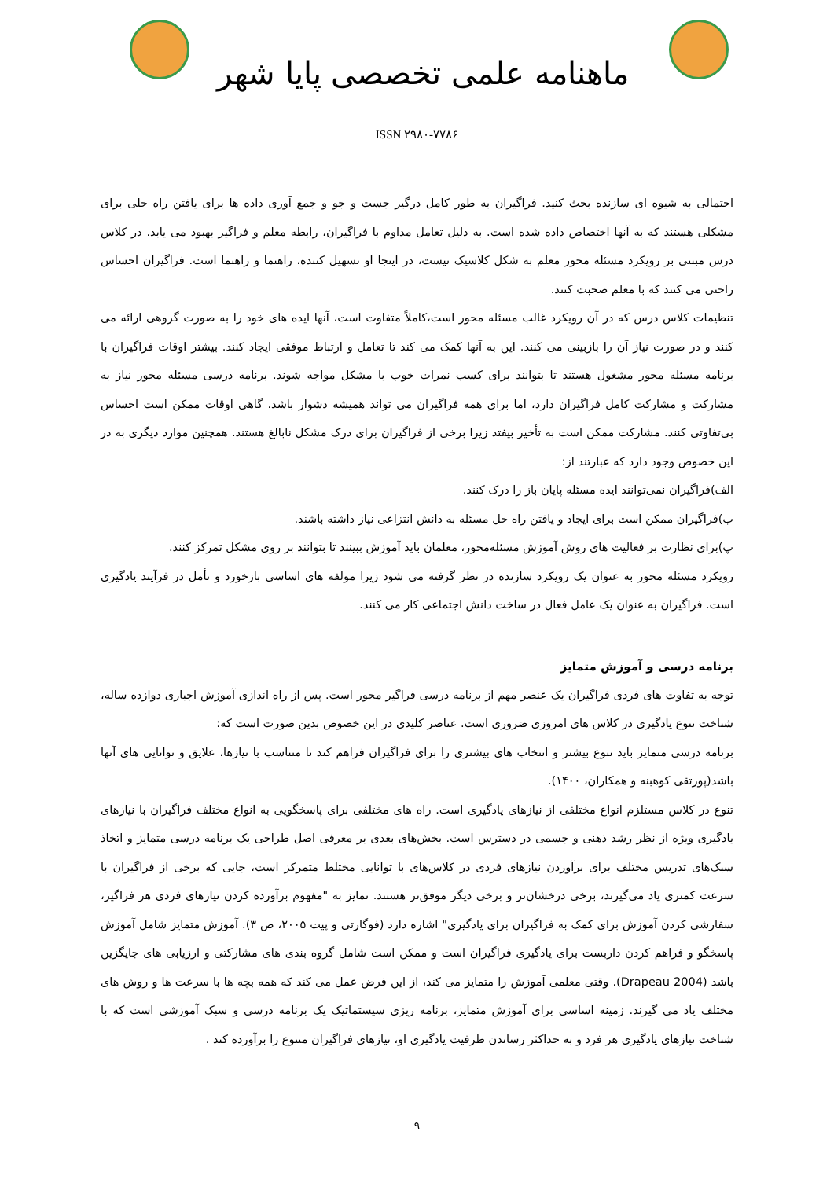ماهنامه علمی تخصصی پایا شهر
ISSN ۲۹۸۰-۷۷۸۶
احتمالی به شیوه ای سازنده بحث کنید. فراگیران به طور کامل درگیر جست و جو و جمع آوری داده ها برای یافتن راه حلی برای مشکلی هستند که به آنها اختصاص داده شده است. به دلیل تعامل مداوم با فراگیران، رابطه معلم و فراگیر بهبود می یابد. در کلاس درس مبتنی بر رویکرد مسئله محور معلم به شکل کلاسیک نیست، در اینجا او تسهیل کننده، راهنما و راهنما است. فراگیران احساس راحتی می کنند که با معلم صحبت کنند.
تنظیمات کلاس درس که در آن رویکرد غالب مسئله محور است،کاملاً متفاوت است، آنها ایده های خود را به صورت گروهی ارائه می کنند و در صورت نیاز آن را بازبینی می کنند. این به آنها کمک می کند تا تعامل و ارتباط موفقی ایجاد کنند. بیشتر اوقات فراگیران با برنامه مسئله محور مشغول هستند تا بتوانند برای کسب نمرات خوب با مشکل مواجه شوند. برنامه درسی مسئله محور نیاز به مشارکت و مشارکت کامل فراگیران دارد، اما برای همه فراگیران می تواند همیشه دشوار باشد. گاهی اوقات ممکن است احساس بی‌تفاوتی کنند. مشارکت ممکن است به تأخیر بیفتد زیرا برخی از فراگیران برای درک مشکل نابالغ هستند. همچنین موارد دیگری به در این خصوص وجود دارد که عبارتند از:
الف)فراگیران نمی‌توانند ایده مسئله پایان باز را درک کنند.
ب)فراگیران ممکن است برای ایجاد و یافتن راه حل مسئله به دانش انتزاعی نیاز داشته باشند.
پ)برای نظارت بر فعالیت های روش آموزش مسئله‌محور، معلمان باید آموزش ببینند تا بتوانند بر روی مشکل تمرکز کنند.
رویکرد مسئله محور به عنوان یک رویکرد سازنده در نظر گرفته می شود زیرا مولفه های اساسی بازخورد و تأمل در فرآیند یادگیری است. فراگیران به عنوان یک عامل فعال در ساخت دانش اجتماعی کار می کنند.
برنامه درسی و آموزش متمایز
توجه به تفاوت های فردی فراگیران یک عنصر مهم از برنامه درسی فراگیر محور است. پس از راه اندازی آموزش اجباری دوازده ساله، شناخت تنوع یادگیری در کلاس های امروزی ضروری است. عناصر کلیدی در این خصوص بدین صورت است که:
برنامه درسی متمایز باید تنوع بیشتر و انتخاب های بیشتری را برای فراگیران فراهم کند تا متناسب با نیازها، علایق و توانایی های آنها باشد(پورتقی کوهبنه و همکاران، ۱۴۰۰).
تنوع در کلاس مستلزم انواع مختلفی از نیازهای یادگیری است. راه های مختلفی برای پاسخگویی به انواع مختلف فراگیران با نیازهای یادگیری ویژه از نظر رشد ذهنی و جسمی در دسترس است. بخش‌های بعدی بر معرفی اصل طراحی یک برنامه درسی متمایز و اتخاذ سبک‌های تدریس مختلف برای برآوردن نیازهای فردی در کلاس‌های با توانایی مختلط متمرکز است، جایی که برخی از فراگیران با سرعت کمتری یاد می‌گیرند، برخی درخشان‌تر و برخی دیگر موفق‌تر هستند. تمایز به "مفهوم برآورده کردن نیازهای فردی هر فراگیر، سفارشی کردن آموزش برای کمک به فراگیران برای یادگیری" اشاره دارد (فوگارتی و پیت ۲۰۰۵، ص ۳). آموزش متمایز شامل آموزش پاسخگو و فراهم کردن داربست برای یادگیری فراگیران است و ممکن است شامل گروه بندی های مشارکتی و ارزیابی های جایگزین باشد (Drapeau 2004). وقتی معلمی آموزش را متمایز می کند، از این فرض عمل می کند که همه بچه ها با سرعت ها و روش های مختلف یاد می گیرند. زمینه اساسی برای آموزش متمایز، برنامه ریزی سیستماتیک یک برنامه درسی و سبک آموزشی است که با شناخت نیازهای یادگیری هر فرد و به حداکثر رساندن ظرفیت یادگیری او، نیازهای فراگیران متنوع را برآورده کند .
۹